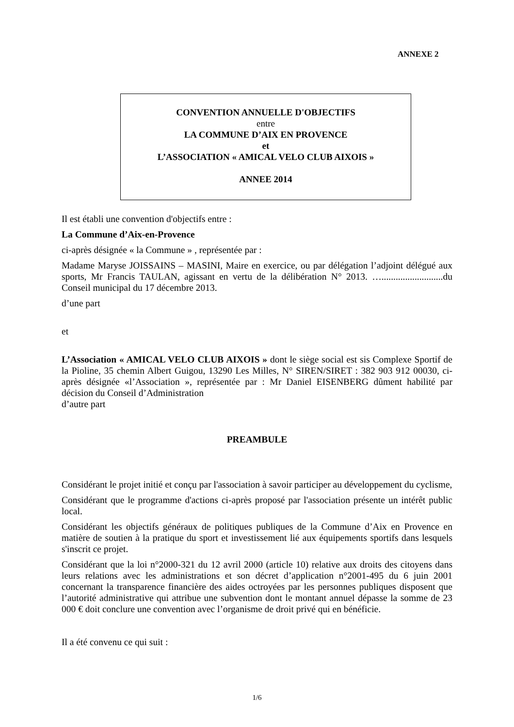ANNEXE 2
CONVENTION ANNUELLE D'OBJECTIFS
entre
LA COMMUNE D’AIX EN PROVENCE
et
L’ASSOCIATION « AMICAL VELO CLUB AIXOIS »
ANNEE 2014
Il est établi une convention d'objectifs entre :
La Commune d’Aix-en-Provence
ci-après désignée « la Commune » , représentée par :
Madame Maryse JOISSAINS – MASINI, Maire en exercice, ou par délégation l’adjoint délégué aux sports, Mr Francis TAULAN, agissant en vertu de la délibération N° 2013. …..........................du Conseil municipal du 17 décembre 2013.
d’une part
et
L’Association « AMICAL VELO CLUB AIXOIS » dont le siège social est sis Complexe Sportif de la Pioline, 35 chemin Albert Guigou, 13290 Les Milles, N° SIREN/SIRET : 382 903 912 00030, ci-après désignée «l’Association », représentée par : Mr Daniel EISENBERG dûment habilité par décision du Conseil d’Administration
d’autre part
PREAMBULE
Considérant le projet initié et conçu par l'association à savoir participer au développement du cyclisme,
Considérant que le programme d'actions ci-après proposé par l'association présente un intérêt public local.
Considérant les objectifs généraux de politiques publiques de la Commune d’Aix en Provence en matière de soutien à la pratique du sport et investissement lié aux équipements sportifs dans lesquels s'inscrit ce projet.
Considérant que la loi n°2000-321 du 12 avril 2000 (article 10) relative aux droits des citoyens dans leurs relations avec les administrations et son décret d’application n°2001-495 du 6 juin 2001 concernant la transparence financière des aides octroyées par les personnes publiques disposent que l’autorité administrative qui attribue une subvention dont le montant annuel dépasse la somme de 23 000 € doit conclure une convention avec l’organisme de droit privé qui en bénéficie.
Il a été convenu ce qui suit :
1/6